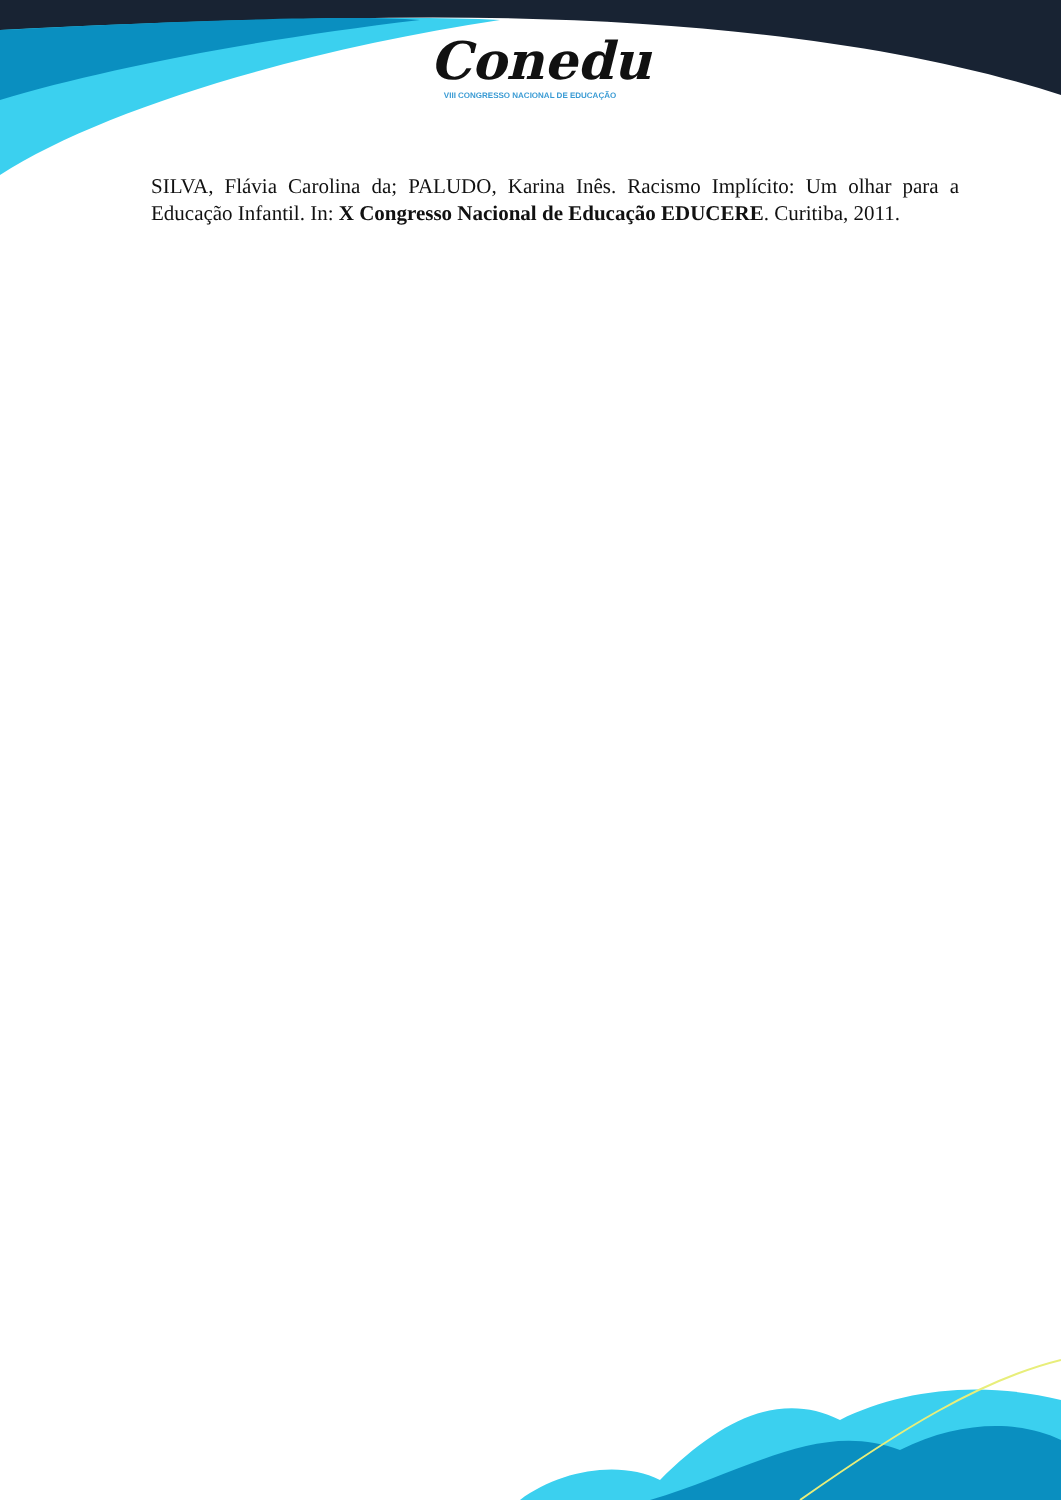Conedu
VIII CONGRESSO NACIONAL DE EDUCAÇÃO
SILVA, Flávia Carolina da; PALUDO, Karina Inês. Racismo Implícito: Um olhar para a Educação Infantil. In: X Congresso Nacional de Educação EDUCERE. Curitiba, 2011.